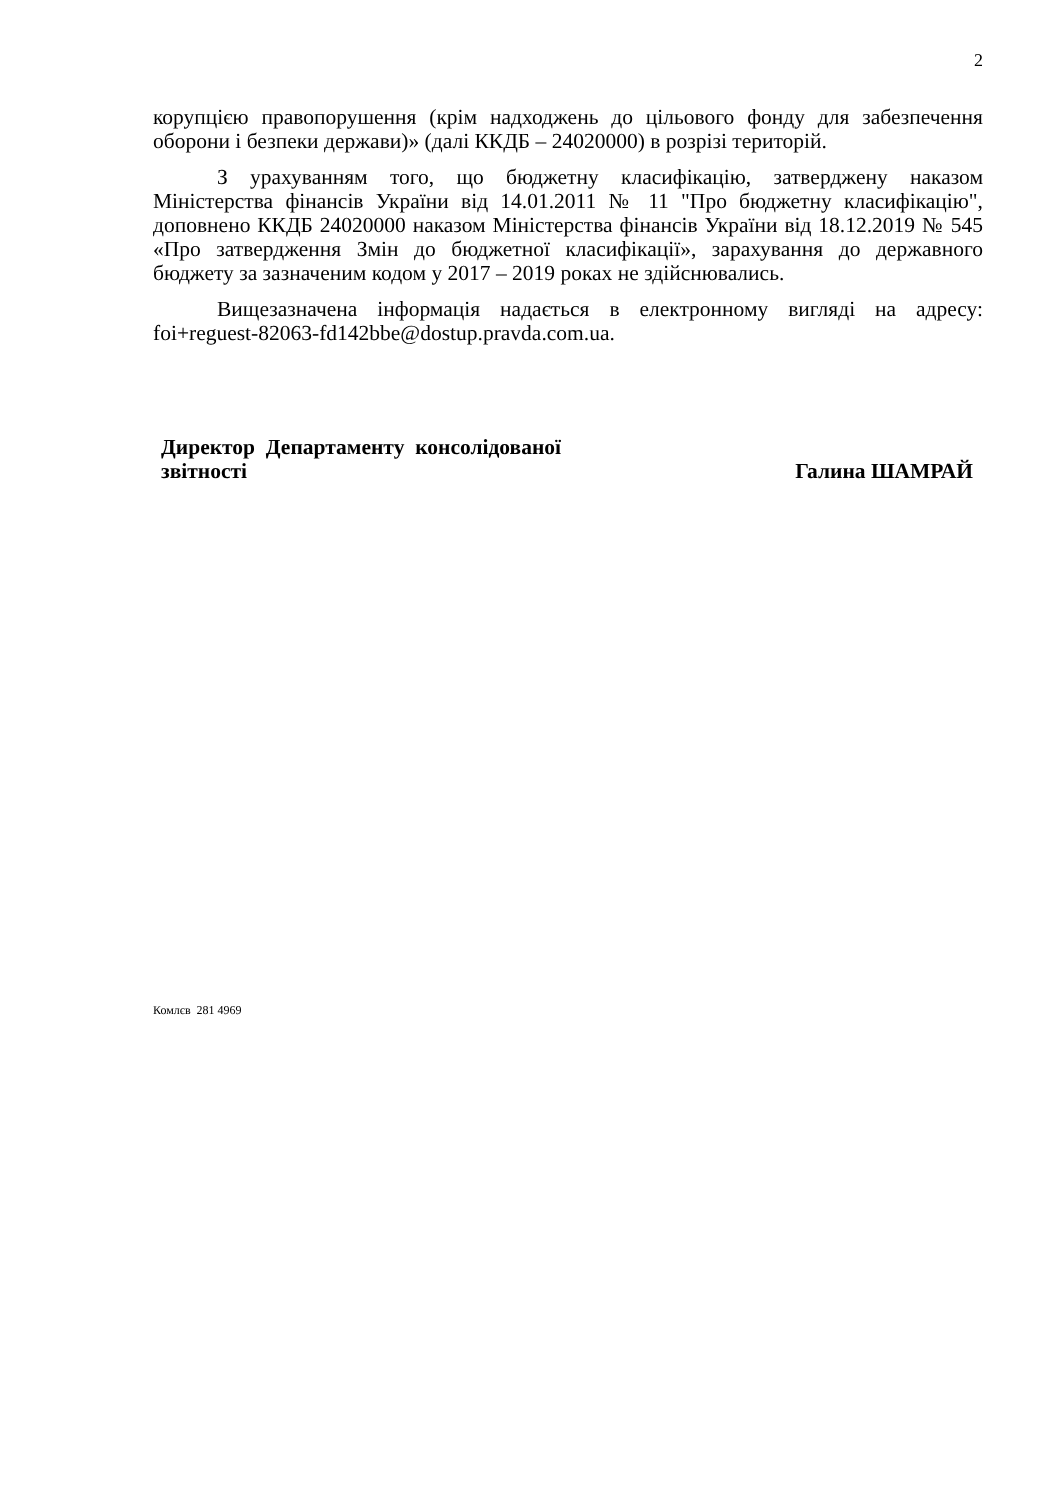2
корупцією правопорушення (крім надходжень до цільового фонду для забезпечення оборони і безпеки держави)» (далі ККДБ – 24020000) в розрізі територій.
З урахуванням того, що бюджетну класифікацію, затверджену наказом Міністерства фінансів України від 14.01.2011 № 11 "Про бюджетну класифікацію", доповнено ККДБ 24020000 наказом Міністерства фінансів України від 18.12.2019 № 545 «Про затвердження Змін до бюджетної класифікації», зарахування до державного бюджету за зазначеним кодом у 2017 – 2019 роках не здійснювались.
Вищезазначена інформація надається в електронному вигляді на адресу: foi+reguest-82063-fd142bbe@dostup.pravda.com.ua.
Директор Департаменту консолідованої
звітності
Галина ШАМРАЙ
Комлєв 281 4969